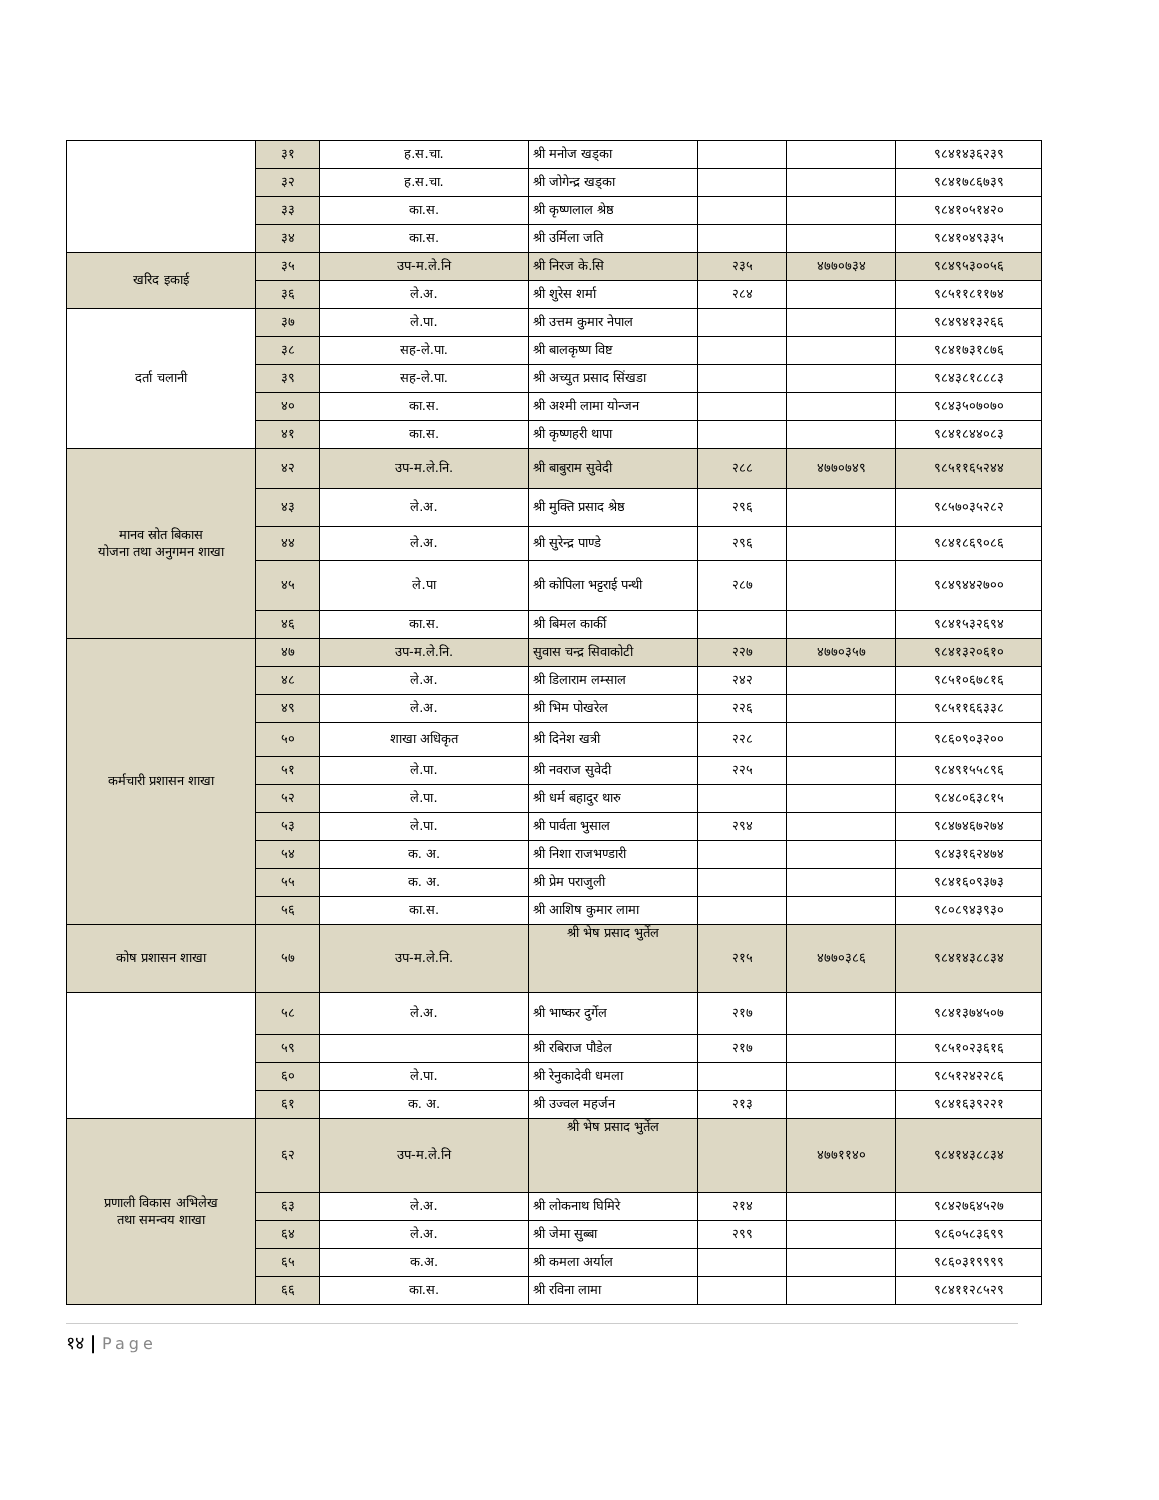| | ३१ | ह.स.चा. | श्री मनोज खड्का | | | ९८४१४३६२३९ |
| | ३२ | ह.स.चा. | श्री जोगेन्द्र खड्का | | | ९८४१७८६७३९ |
| | ३३ | का.स. | श्री कृष्णलाल श्रेष्ठ | | | ९८४१०५१४२० |
| | ३४ | का.स. | श्री उर्मिला जति | | | ९८४१०४९३३५ |
| खरिद इकाई | ३५ | उप-म.ले.नि | श्री निरज के.सि | २३५ | ४७७०७३४ | ९८४९५३००५६ |
| | ३६ | ले.अ. | श्री शुरेस शर्मा | २८४ | | ९८५११८११७४ |
| दर्ता चलानी | ३७ | ले.पा. | श्री उत्तम कुमार नेपाल | | | ९८४९४१३२६६ |
| | ३८ | सह-ले.पा. | श्री बालकृष्ण विष्ट | | | ९८४१७३१८७६ |
| | ३९ | सह-ले.पा. | श्री अच्युत प्रसाद सिंखडा | | | ९८४३८१८८८३ |
| | ४० | का.स. | श्री अश्मी लामा योन्जन | | | ९८४३५०७०७० |
| | ४१ | का.स. | श्री कृष्णहरी थापा | | | ९८४१८४४०८३ |
| मानव स्रोत बिकास योजना तथा अनुगमन शाखा | ४२ | उप-म.ले.नि. | श्री बाबुराम सुवेदी | २८८ | ४७७०७४९ | ९८५११६५२४४ |
| | ४३ | ले.अ. | श्री मुक्ति प्रसाद श्रेष्ठ | २९६ | | ९८५७०३५२८२ |
| | ४४ | ले.अ. | श्री सुरेन्द्र पाण्डे | २९६ | | ९८४१८६९०८६ |
| | ४५ | ले.पा | श्री कोपिला भट्टराई पन्थी | २८७ | | ९८४९४४२७०० |
| | ४६ | का.स. | श्री बिमल कार्की | | | ९८४१५३२६९४ |
| कर्मचारी प्रशासन शाखा | ४७ | उप-म.ले.नि. | सुवास चन्द्र सिवाकोटी | २२७ | ४७७०३५७ | ९८४१३२०६१० |
| | ४८ | ले.अ. | श्री डिलाराम लम्साल | २४२ | | ९८५१०६७८१६ |
| | ४९ | ले.अ. | श्री भिम पोखरेल | २२६ | | ९८५११६६३३८ |
| | ५० | शाखा अधिकृत | श्री दिनेश खत्री | २२८ | | ९८६०९०३२०० |
| | ५१ | ले.पा. | श्री नवराज सुवेदी | २२५ | | ९८४९१५५८९६ |
| | ५२ | ले.पा. | श्री धर्म बहादुर थारु | | | ९८४८०६३८१५ |
| | ५३ | ले.पा. | श्री पार्वता भुसाल | २९४ | | ९८४७४६७२७४ |
| | ५४ | क. अ. | श्री निशा राजभण्डारी | | | ९८४३१६२४७४ |
| | ५५ | क. अ. | श्री प्रेम पराजुली | | | ९८४१६०९३७३ |
| | ५६ | का.स. | श्री आशिष कुमार लामा | | | ९८०८९४३९३० |
| कोष प्रशासन शाखा | ५७ | उप-म.ले.नि. | श्री भेष प्रसाद भुर्तेल | २१५ | ४७७०३८६ | ९८४१४३८८३४ |
| | ५८ | ले.अ. | श्री भाष्कर दुर्गेल | २१७ | | ९८४१३७४५०७ |
| | ५९ | | श्री रबिराज पौडेल | २१७ | | ९८५१०२३६१६ |
| | ६० | ले.पा. | श्री रेनुकादेवी धमला | | | ९८५१२४२२८६ |
| | ६१ | क. अ. | श्री उज्वल महर्जन | २१३ | | ९८४१६३९२२१ |
| प्रणाली विकास अभिलेख तथा समन्वय शाखा | ६२ | उप-म.ले.नि | श्री भेष प्रसाद भुर्तेल | | ४७७११४० | ९८४१४३८८३४ |
| | ६३ | ले.अ. | श्री लोकनाथ घिमिरे | २१४ | | ९८४२७६४५२७ |
| | ६४ | ले.अ. | श्री जेमा सुब्बा | २९९ | | ९८६०५८३६९९ |
| | ६५ | क.अ. | श्री कमला अर्याल | | | ९८६०३१९९९९ |
| | ६६ | का.स. | श्री रविना लामा | | | ९८४११२८५२९ |
१४ | Page